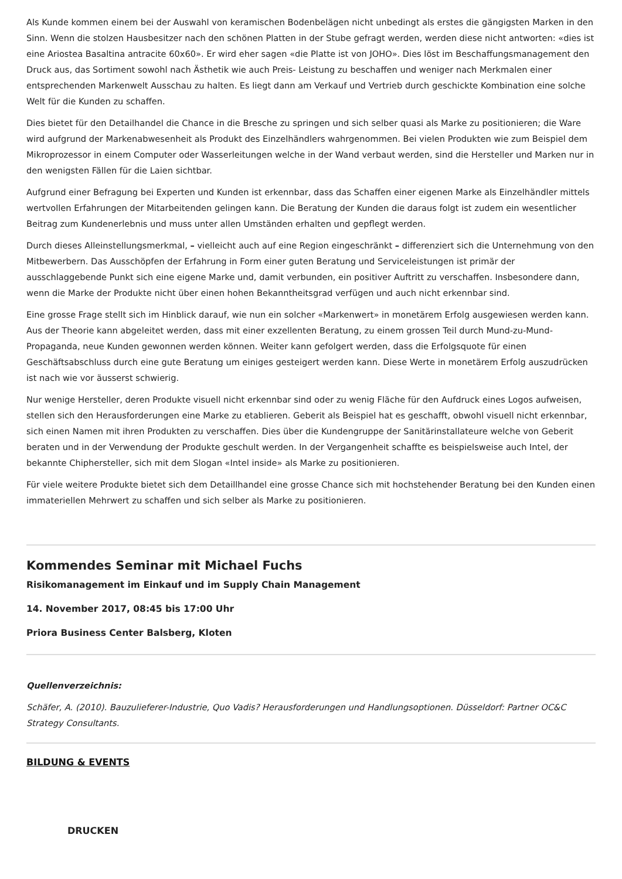Als Kunde kommen einem bei der Auswahl von keramischen Bodenbelägen nicht unbedingt als erstes die gängigsten Marken in den Sinn. Wenn die stolzen Hausbesitzer nach den schönen Platten in der Stube gefragt werden, werden diese nicht antworten: «dies ist eine Ariostea Basaltina antracite 60x60». Er wird eher sagen «die Platte ist von JOHO». Dies löst im Beschaffungsmanagement den Druck aus, das Sortiment sowohl nach Ästhetik wie auch Preis- Leistung zu beschaffen und weniger nach Merkmalen einer entsprechenden Markenwelt Ausschau zu halten. Es liegt dann am Verkauf und Vertrieb durch geschickte Kombination eine solche Welt für die Kunden zu schaffen.
Dies bietet für den Detailhandel die Chance in die Bresche zu springen und sich selber quasi als Marke zu positionieren; die Ware wird aufgrund der Markenabwesenheit als Produkt des Einzelhändlers wahrgenommen. Bei vielen Produkten wie zum Beispiel dem Mikroprozessor in einem Computer oder Wasserleitungen welche in der Wand verbaut werden, sind die Hersteller und Marken nur in den wenigsten Fällen für die Laien sichtbar.
Aufgrund einer Befragung bei Experten und Kunden ist erkennbar, dass das Schaffen einer eigenen Marke als Einzelhändler mittels wertvollen Erfahrungen der Mitarbeitenden gelingen kann. Die Beratung der Kunden die daraus folgt ist zudem ein wesentlicher Beitrag zum Kundenerlebnis und muss unter allen Umständen erhalten und gepflegt werden.
Durch dieses Alleinstellungsmerkmal, – vielleicht auch auf eine Region eingeschränkt – differenziert sich die Unternehmung von den Mitbewerbern. Das Ausschöpfen der Erfahrung in Form einer guten Beratung und Serviceleistungen ist primär der ausschlaggebende Punkt sich eine eigene Marke und, damit verbunden, ein positiver Auftritt zu verschaffen. Insbesondere dann, wenn die Marke der Produkte nicht über einen hohen Bekanntheitsgrad verfügen und auch nicht erkennbar sind.
Eine grosse Frage stellt sich im Hinblick darauf, wie nun ein solcher «Markenwert» in monetärem Erfolg ausgewiesen werden kann. Aus der Theorie kann abgeleitet werden, dass mit einer exzellenten Beratung, zu einem grossen Teil durch Mund-zu-Mund-Propaganda, neue Kunden gewonnen werden können. Weiter kann gefolgert werden, dass die Erfolgsquote für einen Geschäftsabschluss durch eine gute Beratung um einiges gesteigert werden kann. Diese Werte in monetärem Erfolg auszudrücken ist nach wie vor äusserst schwierig.
Nur wenige Hersteller, deren Produkte visuell nicht erkennbar sind oder zu wenig Fläche für den Aufdruck eines Logos aufweisen, stellen sich den Herausforderungen eine Marke zu etablieren. Geberit als Beispiel hat es geschafft, obwohl visuell nicht erkennbar, sich einen Namen mit ihren Produkten zu verschaffen. Dies über die Kundengruppe der Sanitärinstallateure welche von Geberit beraten und in der Verwendung der Produkte geschult werden. In der Vergangenheit schaffte es beispielsweise auch Intel, der bekannte Chiphersteller, sich mit dem Slogan «Intel inside» als Marke zu positionieren.
Für viele weitere Produkte bietet sich dem Detaillhandel eine grosse Chance sich mit hochstehender Beratung bei den Kunden einen immateriellen Mehrwert zu schaffen und sich selber als Marke zu positionieren.
Kommendes Seminar mit Michael Fuchs
Risikomanagement im Einkauf und im Supply Chain Management
14. November 2017, 08:45 bis 17:00 Uhr
Priora Business Center Balsberg, Kloten
Quellenverzeichnis:
Schäfer, A. (2010). Bauzulieferer-Industrie, Quo Vadis? Herausforderungen und Handlungsoptionen. Düsseldorf: Partner OC&C Strategy Consultants.
BILDUNG & EVENTS
DRUCKEN